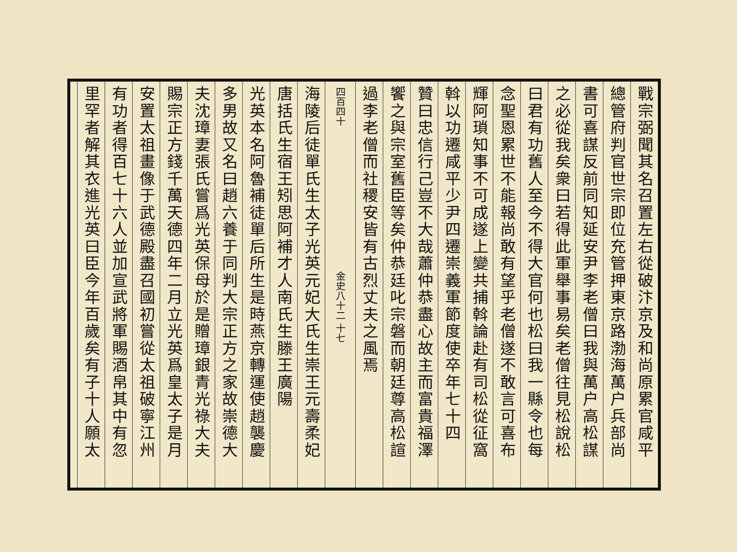戰宗弼聞其名召置左右從破汴京及和尚原累官咸平
總管府判官世宗即位充管押東京路渤海萬户兵部尚
書可喜謀反前同知延安尹李老僧曰我與萬户高松謀
之必從我矣衆曰若得此軍舉事易矣老僧往見松說松
曰君有功舊人至今不得大官何也松曰我一縣令也每
念聖恩累世不能報尚敢有望乎老僧遂不敢言可喜布
輝阿瑣知事不可成遂上變共捕斡論赴有司松從征窩
斡以功遷咸平少尹四遷崇義軍節度使卒年七十四
贊曰忠信行己豈不大哉蕭仲恭盡心故主而富貴福澤
饗之與宗室舊臣等矣仲恭廷叱宗磐而朝廷尊高松諠
過李老僧而社稷安皆有古烈丈夫之風焉
四百四十 金史八十二 十七
海陵后徒單氏生太子光英元妃大氏生崇王元壽柔妃
唐括氏生宿王矧思阿補才人南氏生滕王廣陽
光英本名阿魯補徒單后所生是時燕京轉運使趙襲慶
多男故又名曰趙六養于同判大宗正方之家故崇德大
夫沈璋妻張氏嘗爲光英保母於是贈璋銀青光祿大夫
賜宗正方錢千萬天德四年二月立光英爲皇太子是月
安置太祖畫像于武德殿盡召國初嘗從太祖破寧江州
有功者得百七十六人並加宣武將軍賜酒帛其中有忽
里罕者解其衣進光英曰臣今年百歲矣有子十人願太